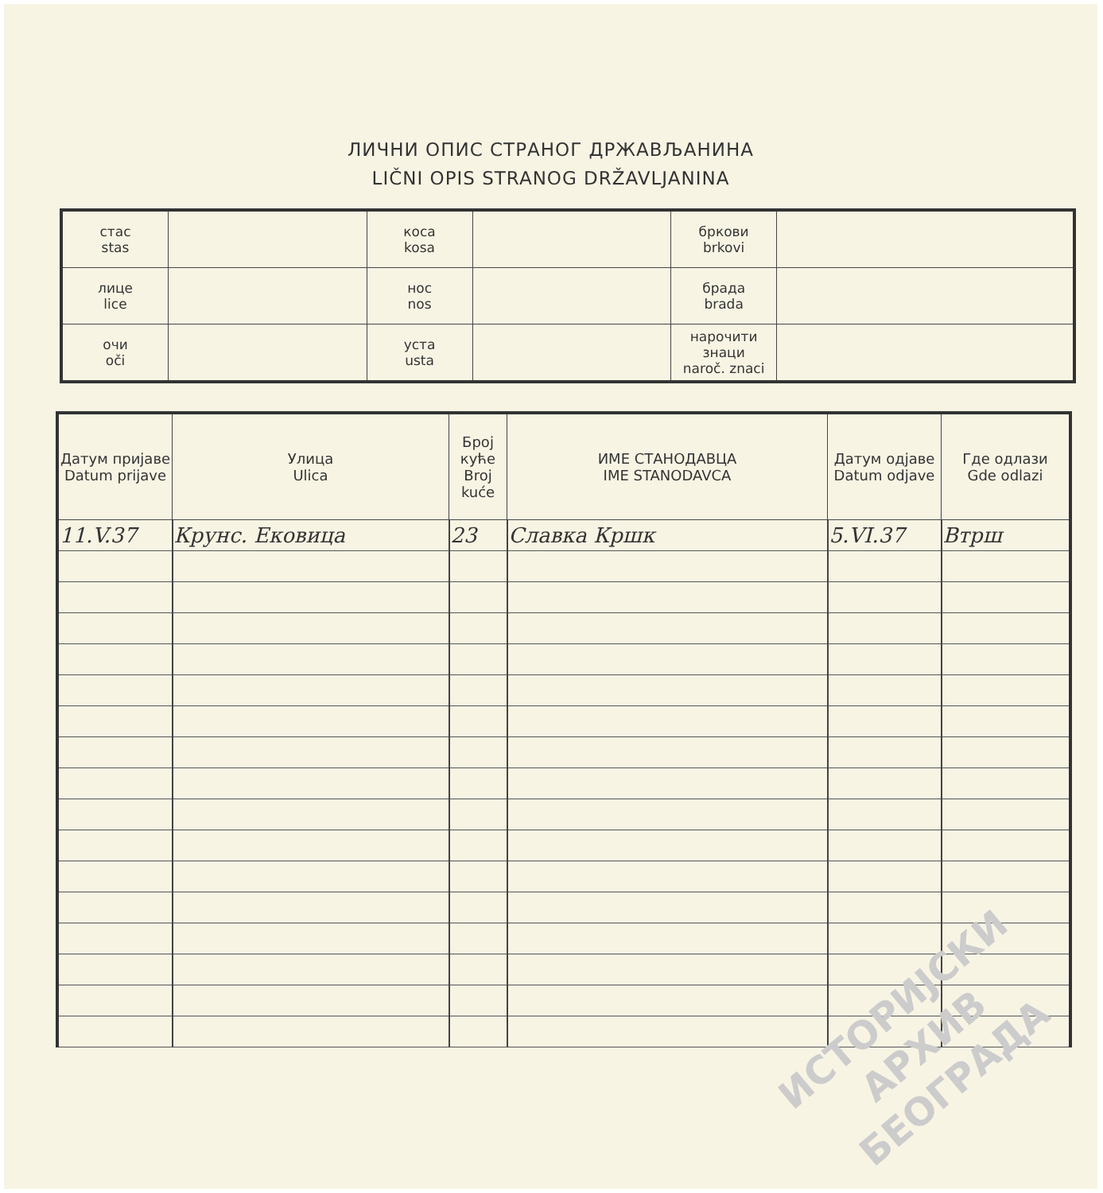ЛИЧНИ ОПИС СТРАНОГ ДРЖАВЉАНИНА
LIČNI OPIS STRANOG DRŽAVLJANINA
| стас stas | | коса kosa | | бркови brkovi | |
| лице lice | | нос nos | | брада brada | |
| очи oči | | уста usta | | нарочити знаци naroč. znaci | |
| Датум пријаве Datum prijave | Улица Ulica | Број куће Broj kuće | ИМЕ СТАНОДАВЦА IME STANODAVCA | Датум одјаве Datum odjave | Где одлази Gde odlazi |
| --- | --- | --- | --- | --- | --- |
| 11.V.37 | Крунс. Ековица | 23 | Славка Кршк | 5.VI.37 | Втрш |
ИСТОРИЈСКИ
АРХИВ
БЕОГРАДА